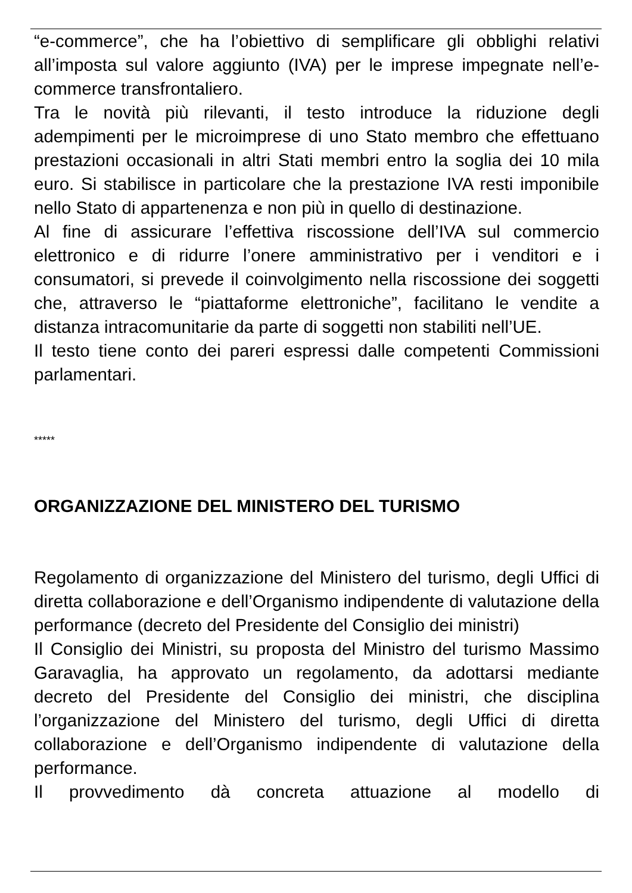“e-commerce”, che ha l’obiettivo di semplificare gli obblighi relativi all’imposta sul valore aggiunto (IVA) per le imprese impegnate nell’e-commerce transfrontaliero.
Tra le novità più rilevanti, il testo introduce la riduzione degli adempimenti per le microimprese di uno Stato membro che effettuano prestazioni occasionali in altri Stati membri entro la soglia dei 10 mila euro. Si stabilisce in particolare che la prestazione IVA resti imponibile nello Stato di appartenenza e non più in quello di destinazione.
Al fine di assicurare l’effettiva riscossione dell’IVA sul commercio elettronico e di ridurre l’onere amministrativo per i venditori e i consumatori, si prevede il coinvolgimento nella riscossione dei soggetti che, attraverso le “piattaforme elettroniche”, facilitano le vendite a distanza intracomunitarie da parte di soggetti non stabiliti nell’UE.
Il testo tiene conto dei pareri espressi dalle competenti Commissioni parlamentari.
*****
ORGANIZZAZIONE DEL MINISTERO DEL TURISMO
Regolamento di organizzazione del Ministero del turismo, degli Uffici di diretta collaborazione e dell’Organismo indipendente di valutazione della performance (decreto del Presidente del Consiglio dei ministri)
Il Consiglio dei Ministri, su proposta del Ministro del turismo Massimo Garavaglia, ha approvato un regolamento, da adottarsi mediante decreto del Presidente del Consiglio dei ministri, che disciplina l’organizzazione del Ministero del turismo, degli Uffici di diretta collaborazione e dell’Organismo indipendente di valutazione della performance.
Il provvedimento dà concreta attuazione al modello di